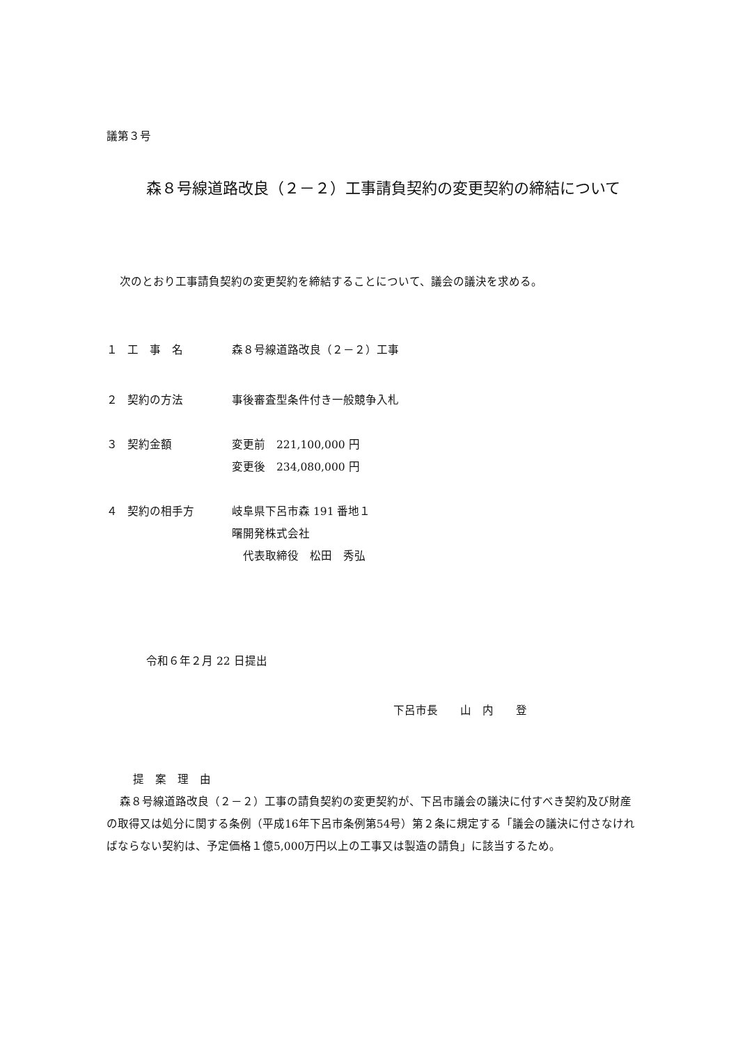議第３号
森８号線道路改良（２－２）工事請負契約の変更契約の締結について
次のとおり工事請負契約の変更契約を締結することについて、議会の議決を求める。
１ 工　事　名 森８号線道路改良（２－２）工事
２ 契約の方法 事後審査型条件付き一般競争入札
３ 契約金額 変更前　221,100,000 円
変更後　234,080,000 円
４ 契約の相手方 岐阜県下呂市森 191 番地１
曙開発株式会社
　代表取締役　松田　秀弘
令和６年２月 22 日提出
下呂市長　　山　内　　登
提　案　理　由
森８号線道路改良（２－２）工事の請負契約の変更契約が、下呂市議会の議決に付すべき契約及び財産の取得又は処分に関する条例（平成16年下呂市条例第54号）第２条に規定する「議会の議決に付さなければならない契約は、予定価格１億5,000万円以上の工事又は製造の請負」に該当するため。